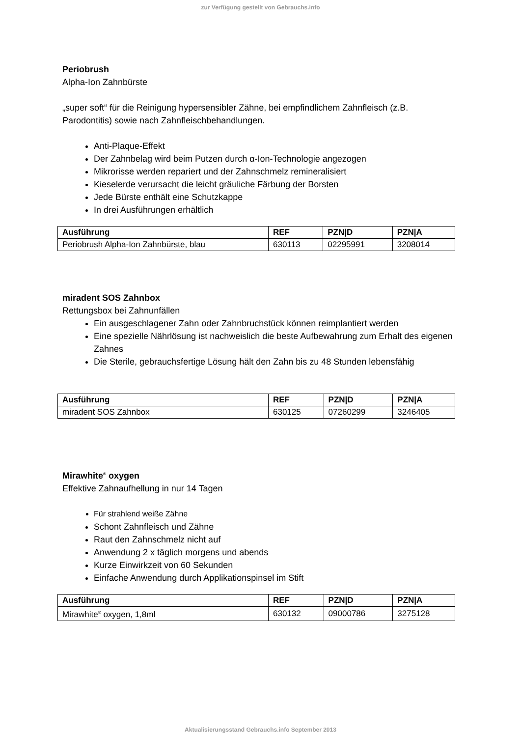zur Verfügung gestellt von Gebrauchs.info
Periobrush
Alpha-Ion Zahnbürste
„super soft“ für die Reinigung hypersensibler Zähne, bei empfindlichem Zahnfleisch (z.B. Parodontitis) sowie nach Zahnfleischbehandlungen.
Anti-Plaque-Effekt
Der Zahnbelag wird beim Putzen durch α-Ion-Technologie angezogen
Mikrorisse werden repariert und der Zahnschmelz remineralisiert
Kieselerde verursacht die leicht gräuliche Färbung der Borsten
Jede Bürste enthält eine Schutzkappe
In drei Ausführungen erhältlich
| Ausführung | REF | PZN/D | PZN/A |
| --- | --- | --- | --- |
| Periobrush Alpha-Ion Zahnbürste, blau | 630113 | 02295991 | 3208014 |
miradent SOS Zahnbox
Rettungsbox bei Zahnunfällen
Ein ausgeschlagener Zahn oder Zahnbruchstück können reimplantiert werden
Eine spezielle Nährlösung ist nachweislich die beste Aufbewahrung zum Erhalt des eigenen Zahnes
Die Sterile, gebrauchsfertige Lösung hält den Zahn bis zu 48 Stunden lebensfähig
| Ausführung | REF | PZN/D | PZN/A |
| --- | --- | --- | --- |
| miradent SOS Zahnbox | 630125 | 07260299 | 3246405 |
Mirawhite<sup>®</sup> oxygen
Effektive Zahnaufhellung in nur 14 Tagen
Für strahlend weiße Zähne
Schont Zahnfleisch und Zähne
Raut den Zahnschmelz nicht auf
Anwendung 2 x täglich morgens und abends
Kurze Einwirkzeit von 60 Sekunden
Einfache Anwendung durch Applikationspinsel im Stift
| Ausführung | REF | PZN/D | PZN/A |
| --- | --- | --- | --- |
| Mirawhite<sup>®</sup> oxygen, 1,8ml | 630132 | 09000786 | 3275128 |
Aktualisierungsstand Gebrauchs.info September 2013